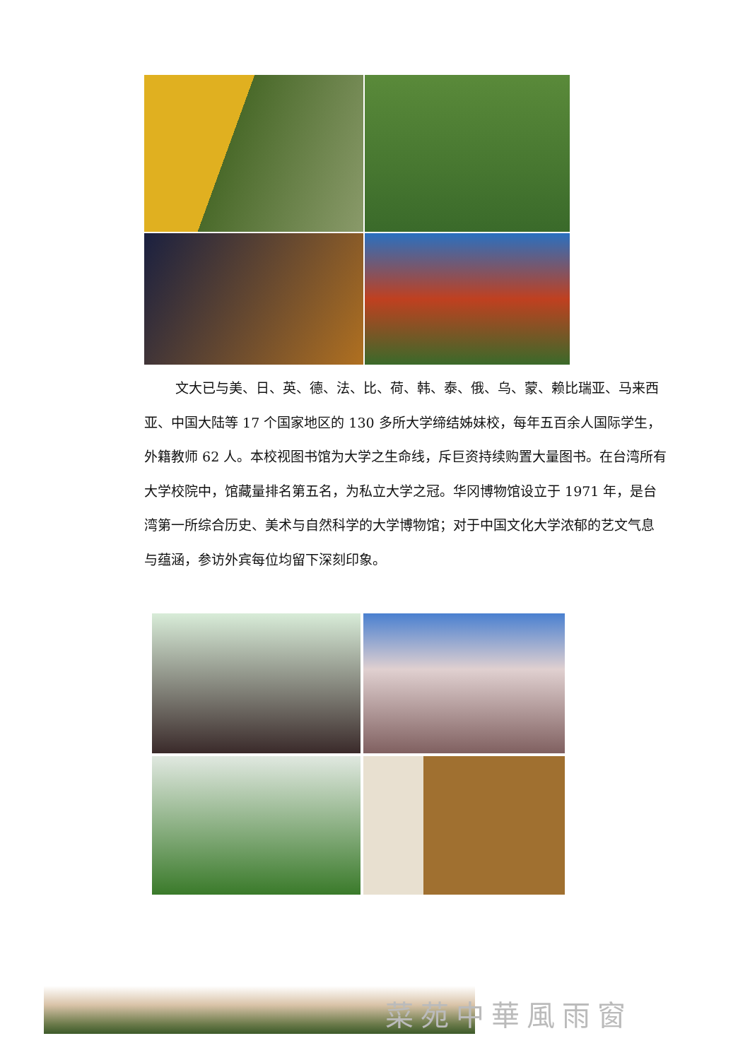文大已与美、日、英、德、法、比、荷、韩、泰、俄、乌、蒙、赖比瑞亚、马来西亚、中国大陆等 17 个国家地区的 130 多所大学缔结姊妹校，每年五百余人国际学生，外籍教师 62 人。本校视图书馆为大学之生命线，斥巨资持续购置大量图书。在台湾所有大学校院中，馆藏量排名第五名，为私立大学之冠。华冈博物馆设立于 1971 年，是台湾第一所综合历史、美术与自然科学的大学博物馆；对于中国文化大学浓郁的艺文气息与蕴涵，参访外宾每位均留下深刻印象。
菜苑中華風雨窗